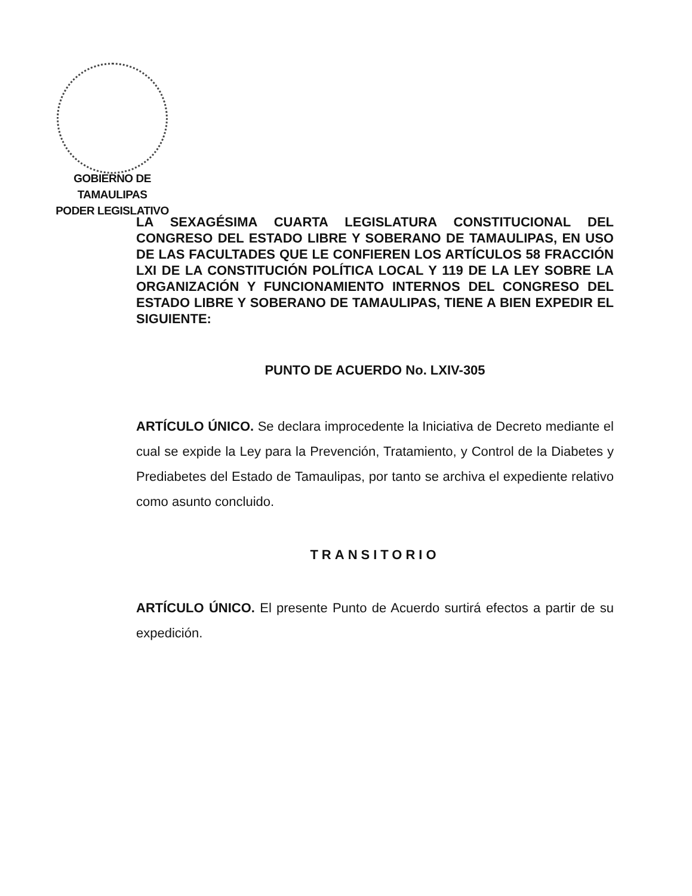GOBIERNO DE TAMAULIPAS
PODER LEGISLATIVO
LA SEXAGÉSIMA CUARTA LEGISLATURA CONSTITUCIONAL DEL CONGRESO DEL ESTADO LIBRE Y SOBERANO DE TAMAULIPAS, EN USO DE LAS FACULTADES QUE LE CONFIEREN LOS ARTÍCULOS 58 FRACCIÓN LXI DE LA CONSTITUCIÓN POLÍTICA LOCAL Y 119 DE LA LEY SOBRE LA ORGANIZACIÓN Y FUNCIONAMIENTO INTERNOS DEL CONGRESO DEL ESTADO LIBRE Y SOBERANO DE TAMAULIPAS, TIENE A BIEN EXPEDIR EL SIGUIENTE:
PUNTO DE ACUERDO No. LXIV-305
ARTÍCULO ÚNICO. Se declara improcedente la Iniciativa de Decreto mediante el cual se expide la Ley para la Prevención, Tratamiento, y Control de la Diabetes y Prediabetes del Estado de Tamaulipas, por tanto se archiva el expediente relativo como asunto concluido.
TRANSITORIO
ARTÍCULO ÚNICO. El presente Punto de Acuerdo surtirá efectos a partir de su expedición.